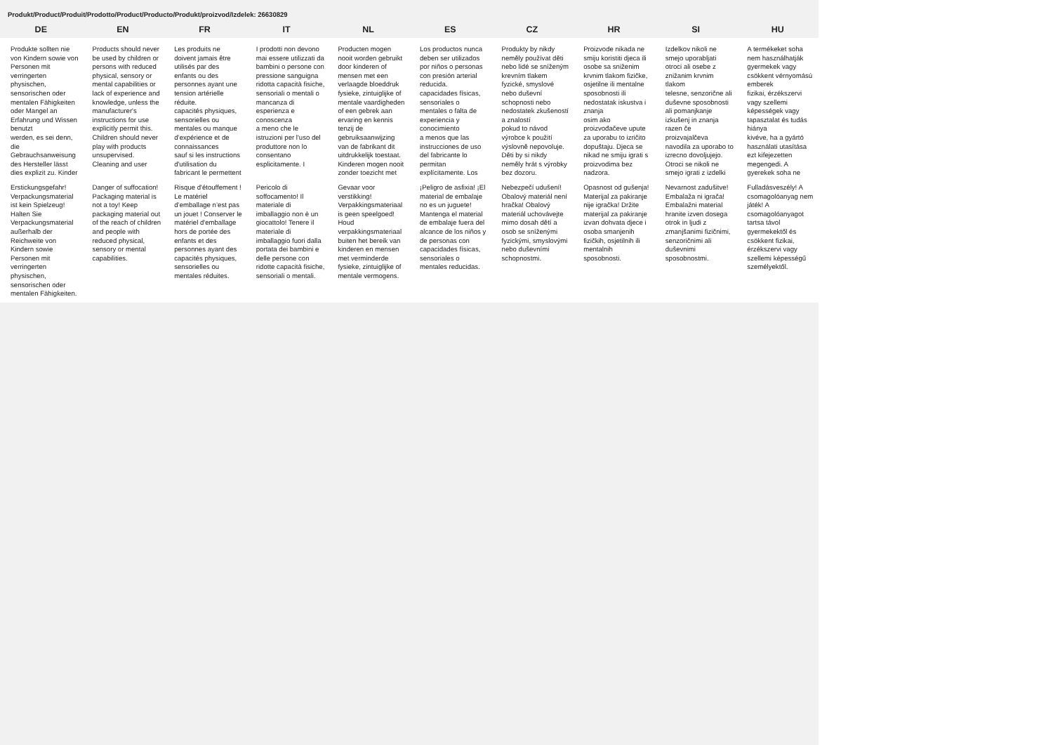Produkt/Product/Produit/Prodotto/Product/Producto/Produkt/proizvod/Izdelek: 26630829
| DE | EN | FR | IT | NL | ES | CZ | HR | SI | HU |
| --- | --- | --- | --- | --- | --- | --- | --- | --- | --- |
| Produkte sollten nie von Kindern sowie von Personen mit verringerten physischen, sensorischen oder mentalen Fähigkeiten oder Mangel an Erfahrung und Wissen benutzt werden, es sei denn, die Gebrauchsanweisung des Hersteller lässt dies explizit zu. Kinder | Products should never be used by children or persons with reduced physical, sensory or mental capabilities or lack of experience and knowledge, unless the manufacturer's instructions for use explicitly permit this. Children should never play with products unsupervised. Cleaning and user | Les produits ne doivent jamais être utilisés par des enfants ou des personnes ayant une tension artérielle réduite. capacités physiques, sensorielles ou mentales ou manque d’expérience et de connaissances sauf si les instructions d'utilisation du fabricant le permettent | I prodotti non devono mai essere utilizzati da bambini o persone con pressione sanguigna ridotta capacità fisiche, sensoriali o mentali o mancanza di esperienza e conoscenza a meno che le istruzioni per l'uso del produttore non lo consentano esplicitamente. I | Producten mogen nooit worden gebruikt door kinderen of mensen met een verlaagde bloeddruk fysieke, zintuiglijke of mentale vaardigheden of een gebrek aan ervaring en kennis tenzij de gebruiksaanwijzing van de fabrikant dit uitdrukkelijk toestaat. Kinderen mogen nooit zonder toezicht met | Los productos nunca deben ser utilizados por niños o personas con presión arterial reducida. capacidades físicas, sensoriales o mentales o falta de experiencia y conocimiento a menos que las instrucciones de uso del fabricante lo permitan explícitamente. Los | Produkty by nikdy neměly používat děti nebo lidé se sníženým krevním tlakem fyzické, smyslové nebo duševní schopnosti nebo nedostatek zkušeností a znalostí pokud to návod výrobce k použití výslovně nepovoluje. Děti by si nikdy neměly hrát s výrobky bez dozoru. | Proizvode nikada ne smiju koristiti djeca ili osobe sa sniženim krvnim tlakom fizičke, osjetilne ili mentalne sposobnosti ili nedostatak iskustva i znanja osim ako proizvođačeve upute za uporabu to izričito dopuštaju. Djeca se nikad ne smiju igrati s proizvodima bez nadzora. | Izdelkov nikoli ne smejo uporabljati otroci ali osebe z znižanim krvnim tlakom telesne, senzorične ali duševne sposobnosti ali pomanjkanje izkušenj in znanja razen če proizvajalčeva navodila za uporabo to izrecno dovoljujejo. Otroci se nikoli ne smejo igrati z izdelki | A termékeket soha nem használhatják gyermekek vagy csökkent vérnyomású emberek fizikai, érzékszervi vagy szellemi képességek vagy tapasztalat és tudás hiánya kivéve, ha a gyártó használati utasítása ezt kifejezetten megengedi. A gyerekek soha ne |
| Erstickungsgefahr! Verpackungsmaterial ist kein Spielzeug! Halten Sie Verpackungsmaterial außerhalb der Reichweite von Kindern sowie Personen mit verringerten physischen, sensorischen oder mentalen Fähigkeiten. | Danger of suffocation! Packaging material is not a toy! Keep packaging material out of the reach of children and people with reduced physical, sensory or mental capabilities. | Risque d'étouffement ! Le matériel d’emballage n’est pas un jouet ! Conserver le matériel d'emballage hors de portée des enfants et des personnes ayant des capacités physiques, sensorielles ou mentales réduites. | Pericolo di soffocamento! Il materiale di imballaggio non è un giocattolo! Tenere il materiale di imballaggio fuori dalla portata dei bambini e delle persone con ridotte capacità fisiche, sensoriali o mentali. | Gevaar voor verstikking! Verpakkingsmateriaal is geen speelgoed! Houd verpakkingsmateriaal buiten het bereik van kinderen en mensen met verminderde fysieke, zintuiglijke of mentale vermogens. | ¡Peligro de asfixia! ¡El material de embalaje no es un juguete! Mantenga el material de embalaje fuera del alcance de los niños y de personas con capacidades físicas, sensoriales o mentales reducidas. | Nebezpečí udušení! Obalový materiál není hračka! Obalový materiál uchovávejte mimo dosah dětí a osob se sníženými fyzickými, smyslovými nebo duševními schopnostmi. | Opasnost od gušenja! Materijal za pakiranje nije igračka! Držite materijal za pakiranje izvan dohvata djece i osoba smanjenih fizičkih, osjetilnih ili mentalnih sposobnosti. | Nevarnost zadušitve! Embalaža ni igrača! Embalažni material hranite izven dosega otrok in ljudi z zmanjšanimi fizičnimi, senzoričnimi ali duševnimi sposobnostmi. | Fulladásveszély! A csomagolóanyag nem játék! A csomagolóanyagot tartsa távol gyermekektől és csökkent fizikai, érzékszervi vagy szellemi képességű személyektől. |